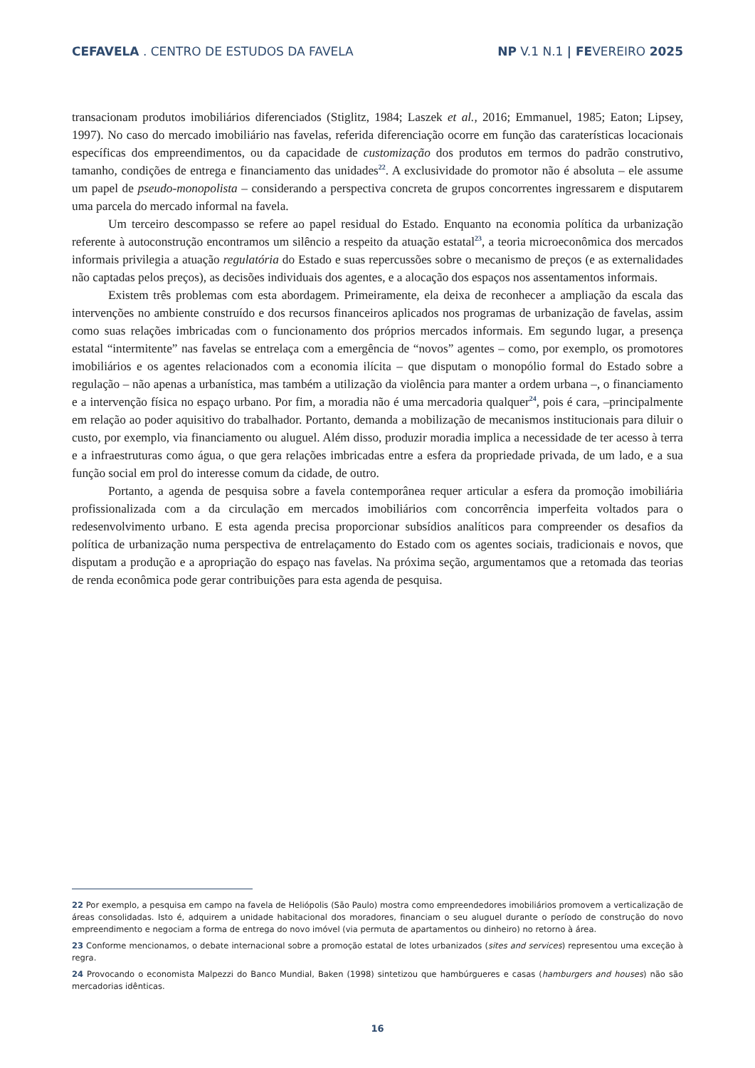CEFAVELA . CENTRO DE ESTUDOS DA FAVELA
NP V.1 N.1 | FEVEREIRO 2025
transacionam produtos imobiliários diferenciados (Stiglitz, 1984; Laszek et al., 2016; Emmanuel, 1985; Eaton; Lipsey, 1997). No caso do mercado imobiliário nas favelas, referida diferenciação ocorre em função das carate­rísticas locacionais específicas dos empreendimentos, ou da capacidade de customização dos produtos em termos do padrão construtivo, tamanho, condições de entrega e financiamento das unidades<sup>22</sup>. A exclusividade do promotor não é absoluta – ele assume um papel de pseudo-monopolista – considerando a perspectiva concreta de grupos concorrentes ingressarem e disputarem uma parcela do mercado informal na favela.
Um terceiro descompasso se refere ao papel residual do Estado. Enquanto na economia política da urbanização referente à autoconstrução encontramos um silêncio a respeito da atuação estatal<sup>23</sup>, a teoria mi­croeconômica dos mercados informais privilegia a atuação regulatória do Estado e suas repercussões sobre o mecanismo de preços (e as externalidades não captadas pelos preços), as decisões individuais dos agentes, e a alocação dos espaços nos assentamentos informais.
Existem três problemas com esta abordagem. Primeiramente, ela deixa de reconhecer a ampliação da escala das intervenções no ambiente construído e dos recursos financeiros aplicados nos programas de urbani­zação de favelas, assim como suas relações imbricadas com o funcionamento dos próprios mercados informais. Em segundo lugar, a presença estatal “intermitente” nas favelas se entrelaça com a emergência de “novos” agentes – como, por exemplo, os promotores imobiliários e os agentes relacionados com a economia ilícita – que disputam o monopólio formal do Estado sobre a regulação – não apenas a urbanística, mas também a utilização da violência para manter a ordem urbana –, o financiamento e a intervenção física no espaço urba­no. Por fim, a moradia não é uma mercadoria qualquer<sup>24</sup>, pois é cara, –principalmente em relação ao poder aquisitivo do trabalhador. Portanto, demanda a mobilização de mecanismos institucionais para diluir o custo, por exemplo, via financiamento ou aluguel. Além disso, produzir moradia implica a necessidade de ter acesso à terra e a infraestruturas como água, o que gera relações imbricadas entre a esfera da propriedade privada, de um lado, e a sua função social em prol do interesse comum da cidade, de outro.
Portanto, a agenda de pesquisa sobre a favela contemporânea requer articular a esfera da promoção imobiliária profissionalizada com a da circulação em mercados imobiliários com concorrência imperfeita voltados para o redesenvolvimento urbano. E esta agenda precisa proporcionar subsídios analíticos para compreender os desafios da política de urbanização numa perspectiva de entrelaçamento do Estado com os agentes sociais, tradicionais e novos, que disputam a produção e a apropriação do espaço nas favelas. Na próxima seção, argumentamos que a retomada das teorias de renda econômica pode gerar contribuições para esta agenda de pesquisa.
22 Por exemplo, a pesquisa em campo na favela de Heliópolis (São Paulo) mostra como empreendedores imobiliários promovem a verticali­zação de áreas consolidadas. Isto é, adquirem a unidade habitacional dos moradores, financiam o seu aluguel durante o período de constru­ção do novo empreendimento e negociam a forma de entrega do novo imóvel (via permuta de apartamentos ou dinheiro) no retorno à área.
23 Conforme mencionamos, o debate internacional sobre a promoção estatal de lotes urbanizados (sites and services) representou uma exceção à regra.
24 Provocando o economista Malpezzi do Banco Mundial, Baken (1998) sintetizou que hambúrgueres e casas (hamburgers and houses) não são mercadorias idênticas.
16